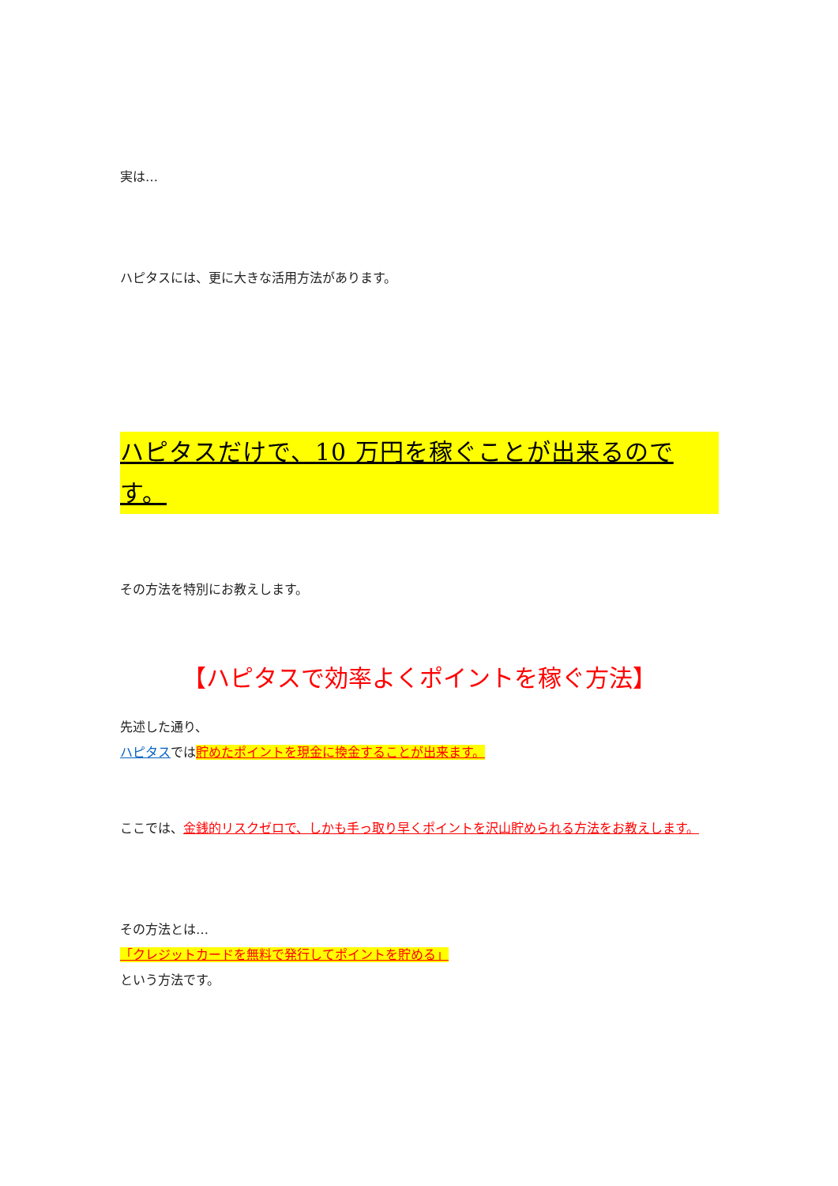実は…
ハピタスには、更に大きな活用方法があります。
ハピタスだけで、10 万円を稼ぐことが出来るのです。
その方法を特別にお教えします。
【ハピタスで効率よくポイントを稼ぐ方法】
先述した通り、
ハピタスでは貯めたポイントを現金に換金することが出来ます。
ここでは、金銭的リスクゼロで、しかも手っ取り早くポイントを沢山貯められる方法をお教えします。
その方法とは…
「クレジットカードを無料で発行してポイントを貯める」
という方法です。